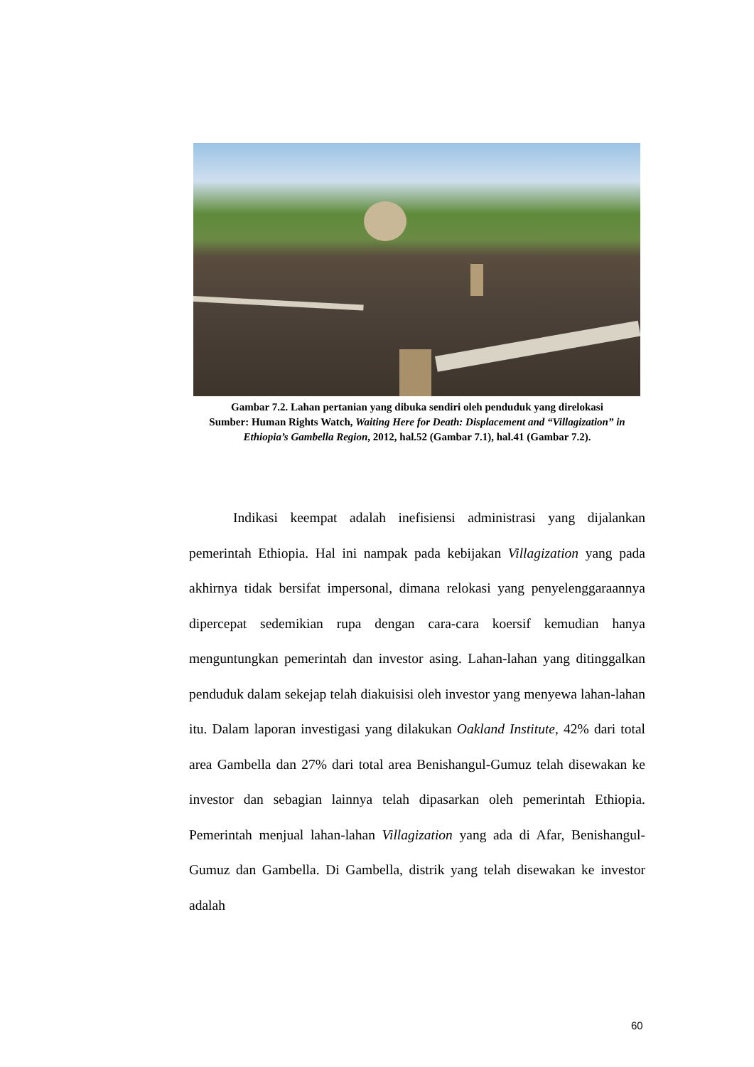Gambar 7.2. Lahan pertanian yang dibuka sendiri oleh penduduk yang direlokasi
Sumber: Human Rights Watch, Waiting Here for Death: Displacement and “Villagization” in Ethiopia’s Gambella Region, 2012, hal.52 (Gambar 7.1), hal.41 (Gambar 7.2).
Indikasi keempat adalah inefisiensi administrasi yang dijalankan pemerintah Ethiopia. Hal ini nampak pada kebijakan Villagization yang pada akhirnya tidak bersifat impersonal, dimana relokasi yang penyelenggaraannya dipercepat sedemikian rupa dengan cara-cara koersif kemudian hanya menguntungkan pemerintah dan investor asing. Lahan-lahan yang ditinggalkan penduduk dalam sekejap telah diakuisisi oleh investor yang menyewa lahan-lahan itu. Dalam laporan investigasi yang dilakukan Oakland Institute, 42% dari total area Gambella dan 27% dari total area Benishangul-Gumuz telah disewakan ke investor dan sebagian lainnya telah dipasarkan oleh pemerintah Ethiopia. Pemerintah menjual lahan-lahan Villagization yang ada di Afar, Benishangul-Gumuz dan Gambella. Di Gambella, distrik yang telah disewakan ke investor adalah
60